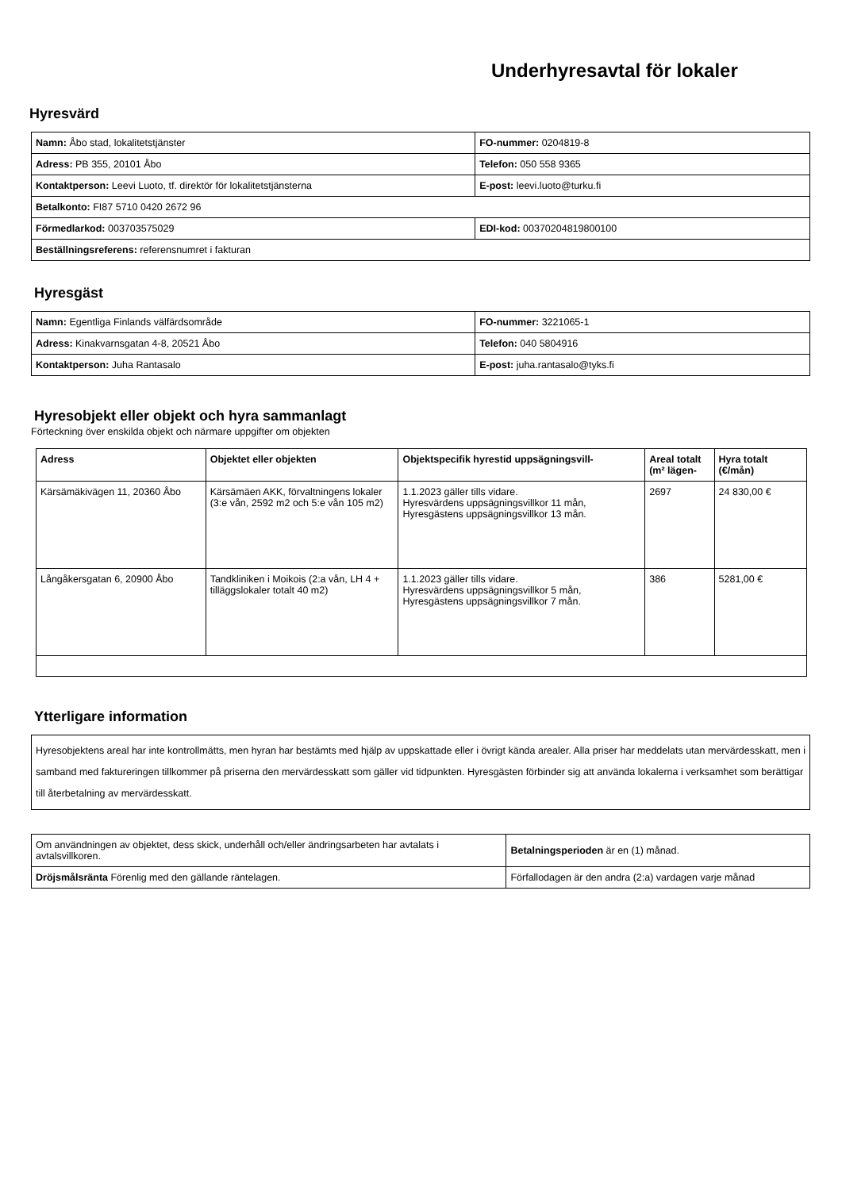Underhyresavtal för lokaler
Hyresvärd
| Namn: Åbo stad, lokalitetstjänster | FO-nummer: 0204819-8 |
| Adress: PB 355, 20101 Åbo | Telefon: 050 558 9365 |
| Kontaktperson: Leevi Luoto, tf. direktör för lokalitetstjänsterna | E-post: leevi.luoto@turku.fi |
| Betalkonto: FI87 5710 0420 2672 96 | |
| Förmedlarkod: 003703575029 | EDI-kod: 00370204819800100 |
| Beställningsreferens: referensnumret i fakturan | |
Hyresgäst
| Namn: Egentliga Finlands välfärdsområde | FO-nummer: 3221065-1 |
| Adress: Kinakvarnsgatan 4-8, 20521 Åbo | Telefon: 040 5804916 |
| Kontaktperson: Juha Rantasalo | E-post: juha.rantasalo@tyks.fi |
Hyresobjekt eller objekt och hyra sammanlagt
Förteckning över enskilda objekt och närmare uppgifter om objekten
| Adress | Objektet eller objekten | Objektspecifik hyrestid uppsägningsvill- | Areal totalt (m² lägen- | Hyra totalt (€/mån) |
| --- | --- | --- | --- | --- |
| Kärsämäkivägen 11, 20360 Åbo | Kärsämäen AKK, förvaltningens lokaler (3:e vån, 2592 m2 och 5:e vån 105 m2) | 1.1.2023 gäller tills vidare. Hyresvärdens uppsägningsvillkor 11 mån, Hyresgästens uppsägningsvillkor 13 mån. | 2697 | 24 830,00 € |
| Långåkersgatan 6, 20900 Åbo | Tandkliniken i Moikois (2:a vån, LH 4 + tilläggslokaler totalt 40 m2) | 1.1.2023 gäller tills vidare. Hyresvärdens uppsägningsvillkor 5 mån, Hyresgästens uppsägningsvillkor 7 mån. | 386 | 5281,00 € |
Ytterligare information
Hyresobjektens areal har inte kontrollmätts, men hyran har bestämts med hjälp av uppskattade eller i övrigt kända arealer. Alla priser har meddelats utan mervärdesskatt, men i samband med faktureringen tillkommer på priserna den mervärdesskatt som gäller vid tidpunkten. Hyresgästen förbinder sig att använda lokalerna i verksamhet som berättigar till återbetalning av mervärdesskatt.
| Om användningen av objektet, dess skick, underhåll och/eller ändringsarbeten har avtalats i avtalsvillkoren. | Betalningsperioden är en (1) månad. |
| Dröjsmålsränta Förenlig med den gällande räntelagen. | Förfallodagen är den andra (2:a) vardagen varje månad |